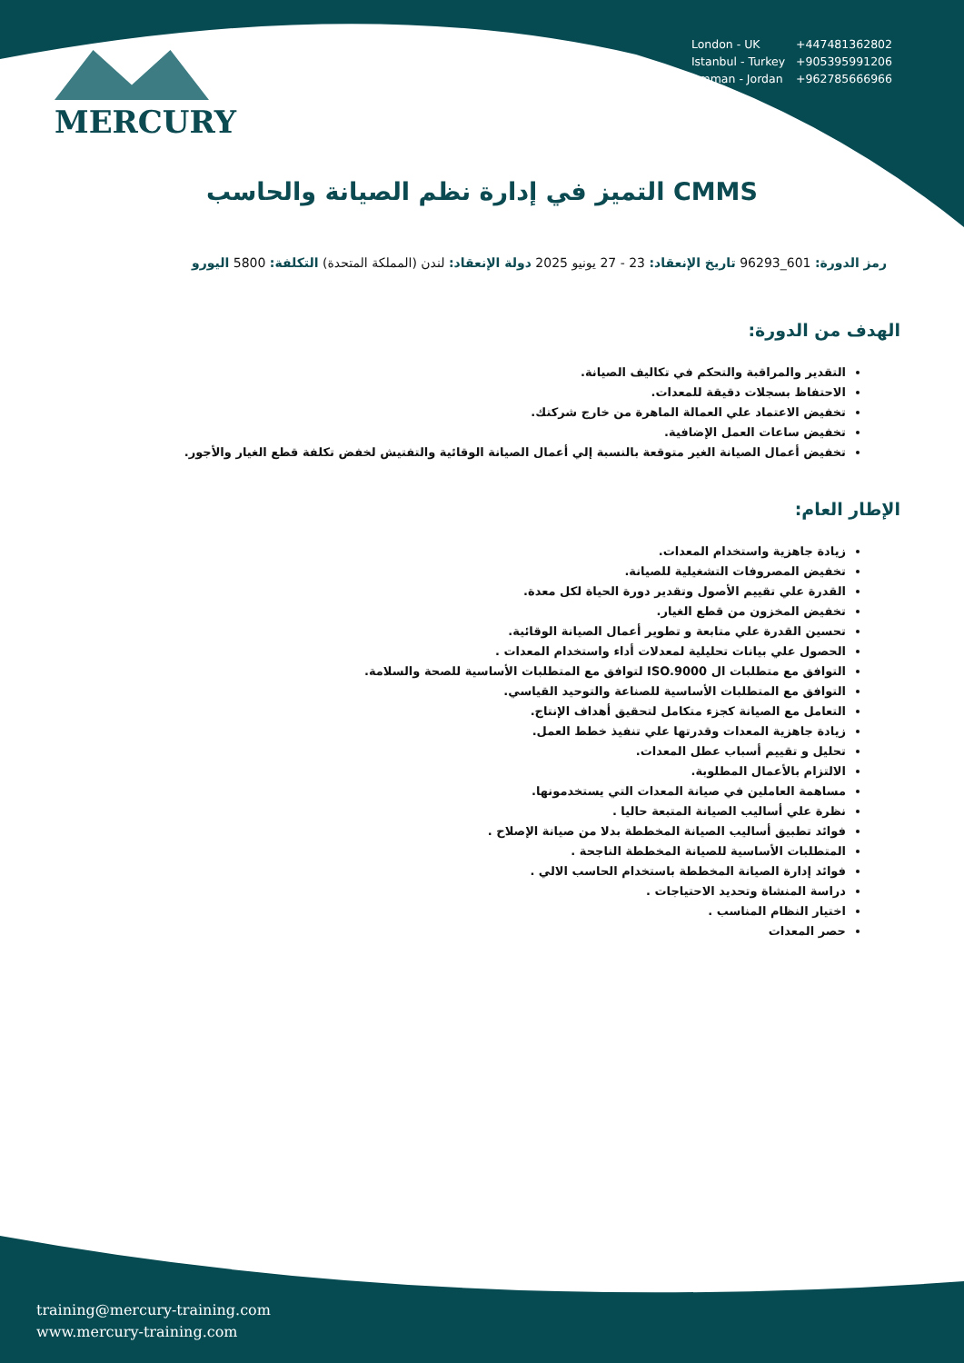MERCURY
| London - UK | +447481362802 |
| Istanbul - Turkey | +905395991206 |
| Amman - Jordan | +962785666966 |
التميز في إدارة نظم الصيانة والحاسب CMMS
رمز الدورة: 601_96293 تاريخ الإنعقاد: 23 - 27 يونيو 2025 دولة الإنعقاد: لندن (المملكة المتحدة) التكلفة: 5800 اليورو
الهدف من الدورة:
التقدير والمراقبة والتحكم في تكاليف الصيانة.
الاحتفاظ بسجلات دقيقة للمعدات.
تخفيض الاعتماد علي العمالة الماهرة من خارج شركتك.
تخفيض ساعات العمل الإضافية.
تخفيض أعمال الصيانة الغير متوقعة بالنسبة إلي أعمال الصيانة الوقائية والتفتيش لخفض تكلفة قطع الغيار والأجور.
الإطار العام:
زيادة جاهزية واستخدام المعدات.
تخفيض المصروفات التشغيلية للصيانة.
القدرة علي تقييم الأصول وتقدير دورة الحياة لكل معدة.
تخفيض المخزون من قطع الغيار.
تحسين القدرة علي متابعة و تطوير أعمال الصيانة الوقائية.
الحصول علي بيانات تحليلية لمعدلات أداء واستخدام المعدات .
التوافق مع متطلبات ال ISO.9000 لتوافق مع المتطلبات الأساسية للصحة والسلامة.
التوافق مع المتطلبات الأساسية للصناعة والتوحيد القياسي.
التعامل مع الصيانة كجزء متكامل لتحقيق أهداف الإنتاج.
زيادة جاهزية المعدات وقدرتها علي تنفيذ خطط العمل.
تحليل و تقييم أسباب عطل المعدات.
الالتزام بالأعمال المطلوبة.
مساهمة العاملين في صيانة المعدات التي يستخدمونها.
نظرة علي أساليب الصيانة المتبعة حاليا .
فوائد تطبيق أساليب الصيانة المخططة بدلا من صيانة الإصلاح .
المتطلبات الأساسية للصيانة المخططة الناجحة .
فوائد إدارة الصيانة المخططة باستخدام الحاسب الالي .
دراسة المنشاة وتحديد الاحتياجات .
اختيار النظام المناسب .
حصر المعدات
training@mercury-training.com
www.mercury-training.com